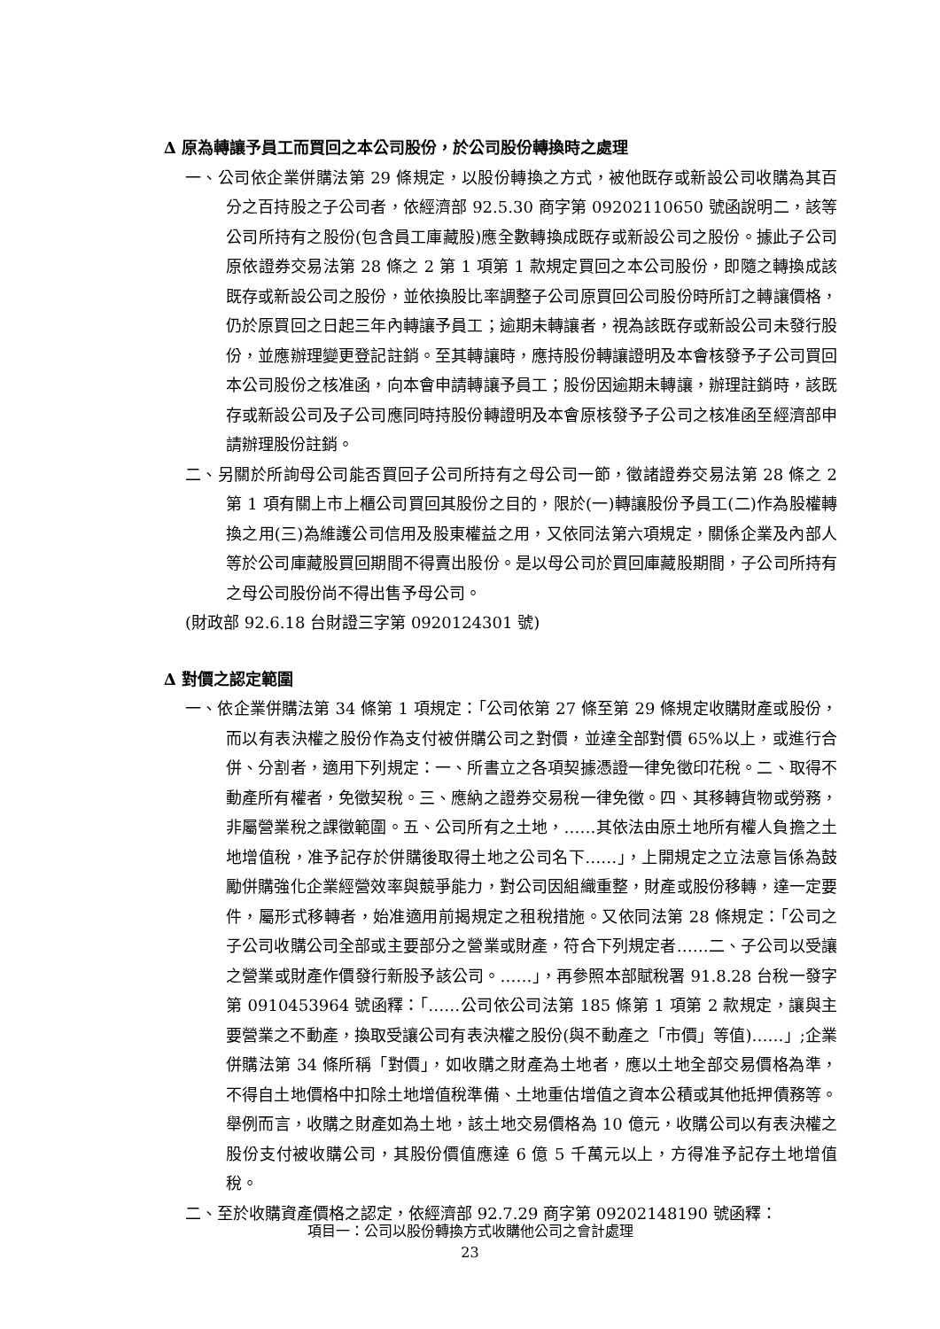∆ 原為轉讓予員工而買回之本公司股份，於公司股份轉換時之處理
一、公司依企業併購法第 29 條規定，以股份轉換之方式，被他既存或新設公司收購為其百分之百持股之子公司者，依經濟部 92.5.30 商字第 09202110650 號函說明二，該等公司所持有之股份(包含員工庫藏股)應全數轉換成既存或新設公司之股份。據此子公司原依證券交易法第 28 條之 2 第 1 項第 1 款規定買回之本公司股份，即隨之轉換成該既存或新設公司之股份，並依換股比率調整子公司原買回公司股份時所訂之轉讓價格，仍於原買回之日起三年內轉讓予員工；逾期未轉讓者，視為該既存或新設公司未發行股份，並應辦理變更登記註銷。至其轉讓時，應持股份轉讓證明及本會核發予子公司買回本公司股份之核准函，向本會申請轉讓予員工；股份因逾期未轉讓，辦理註銷時，該既存或新設公司及子公司應同時持股份轉證明及本會原核發予子公司之核准函至經濟部申請辦理股份註銷。
二、另關於所詢母公司能否買回子公司所持有之母公司一節，徵諸證券交易法第 28 條之 2 第 1 項有關上市上櫃公司買回其股份之目的，限於(一)轉讓股份予員工(二)作為股權轉換之用(三)為維護公司信用及股東權益之用，又依同法第六項規定，關係企業及內部人等於公司庫藏股買回期間不得賣出股份。是以母公司於買回庫藏股期間，子公司所持有之母公司股份尚不得出售予母公司。
(財政部 92.6.18 台財證三字第 0920124301 號)
∆ 對價之認定範圍
一、依企業併購法第 34 條第 1 項規定：「公司依第 27 條至第 29 條規定收購財產或股份，而以有表決權之股份作為支付被併購公司之對價，並達全部對價 65%以上，或進行合併、分割者，適用下列規定：一、所書立之各項契據憑證一律免徵印花稅。二、取得不動產所有權者，免徵契稅。三、應納之證券交易稅一律免徵。四、其移轉貨物或勞務，非屬營業稅之課徵範圍。五、公司所有之土地，……其依法由原土地所有權人負擔之土地增值稅，准予記存於併購後取得土地之公司名下……」，上開規定之立法意旨係為鼓勵併購強化企業經營效率與競爭能力，對公司因組織重整，財產或股份移轉，達一定要件，屬形式移轉者，始准適用前揭規定之租稅措施。又依同法第 28 條規定：「公司之子公司收購公司全部或主要部分之營業或財產，符合下列規定者……二、子公司以受讓之營業或財產作價發行新股予該公司。……」，再參照本部賦稅署 91.8.28 台稅一發字第 0910453964 號函釋：「……公司依公司法第 185 條第 1 項第 2 款規定，讓與主要營業之不動產，換取受讓公司有表決權之股份(與不動產之「市價」等值)……」;企業併購法第 34 條所稱「對價」，如收購之財產為土地者，應以土地全部交易價格為準，不得自土地價格中扣除土地增值稅準備、土地重估增值之資本公積或其他抵押債務等。舉例而言，收購之財產如為土地，該土地交易價格為 10 億元，收購公司以有表決權之股份支付被收購公司，其股份價值應達 6 億 5 千萬元以上，方得准予記存土地增值稅。
二、至於收購資產價格之認定，依經濟部 92.7.29 商字第 09202148190 號函釋：
項目一：公司以股份轉換方式收購他公司之會計處理
23